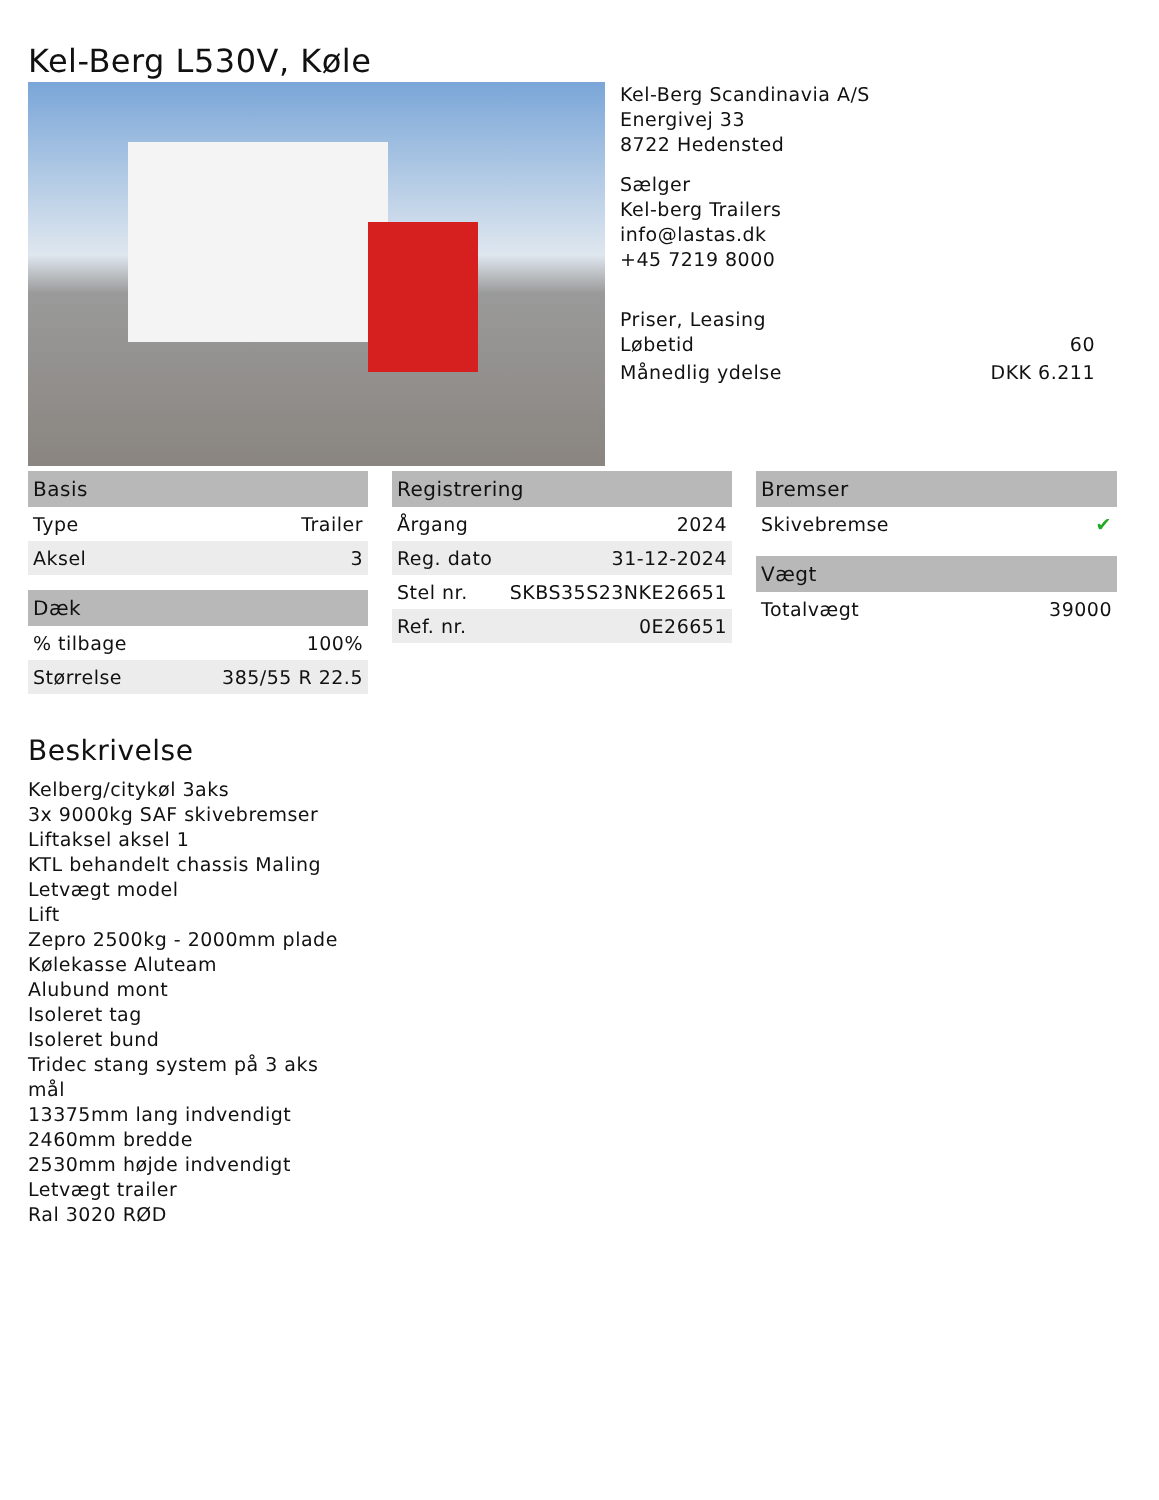Kel-Berg L530V, Køle
Kel-Berg Scandinavia A/S
Energivej 33
8722 Hedensted
Sælger
Kel-berg Trailers
info@lastas.dk
+45 7219 8000
Priser, Leasing
Løbetid 60
Månedlig ydelse DKK 6.211
| Basis | |
| --- | --- |
| Type | Trailer |
| Aksel | 3 |
| Dæk | |
| --- | --- |
| % tilbage | 100% |
| Størrelse | 385/55 R 22.5 |
| Registrering | |
| --- | --- |
| Årgang | 2024 |
| Reg. dato | 31-12-2024 |
| Stel nr. | SKBS35S23NKE26651 |
| Ref. nr. | 0E26651 |
| Bremser | |
| --- | --- |
| Skivebremse | ✔ |
| Vægt | |
| --- | --- |
| Totalvægt | 39000 |
Beskrivelse
Kelberg/citykøl 3aks
3x 9000kg SAF skivebremser
Liftaksel aksel 1
KTL behandelt chassis Maling
Letvægt model
Lift
Zepro 2500kg - 2000mm plade
Kølekasse Aluteam
Alubund mont
Isoleret tag
Isoleret bund
Tridec stang system på 3 aks
mål
13375mm lang indvendigt
2460mm bredde
2530mm højde indvendigt
Letvægt trailer
Ral 3020 RØD